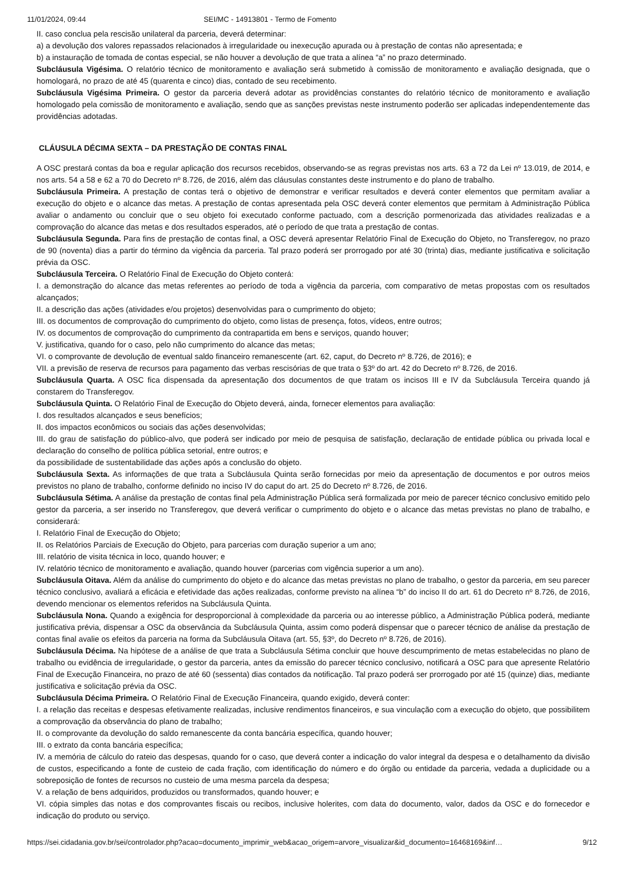11/01/2024, 09:44 SEI/MC - 14913801 - Termo de Fomento
II. caso conclua pela rescisão unilateral da parceria, deverá determinar:
a) a devolução dos valores repassados relacionados à irregularidade ou inexecução apurada ou à prestação de contas não apresentada; e
b) a instauração de tomada de contas especial, se não houver a devolução de que trata a alínea “a” no prazo determinado.
Subcláusula Vigésima. O relatório técnico de monitoramento e avaliação será submetido à comissão de monitoramento e avaliação designada, que o homologará, no prazo de até 45 (quarenta e cinco) dias, contado de seu recebimento.
Subcláusula Vigésima Primeira. O gestor da parceria deverá adotar as providências constantes do relatório técnico de monitoramento e avaliação homologado pela comissão de monitoramento e avaliação, sendo que as sanções previstas neste instrumento poderão ser aplicadas independentemente das providências adotadas.
CLÁUSULA DÉCIMA SEXTA – DA PRESTAÇÃO DE CONTAS FINAL
A OSC prestará contas da boa e regular aplicação dos recursos recebidos, observando-se as regras previstas nos arts. 63 a 72 da Lei nº 13.019, de 2014, e nos arts. 54 a 58 e 62 a 70 do Decreto nº 8.726, de 2016, além das cláusulas constantes deste instrumento e do plano de trabalho.
Subcláusula Primeira. A prestação de contas terá o objetivo de demonstrar e verificar resultados e deverá conter elementos que permitam avaliar a execução do objeto e o alcance das metas. A prestação de contas apresentada pela OSC deverá conter elementos que permitam à Administração Pública avaliar o andamento ou concluir que o seu objeto foi executado conforme pactuado, com a descrição pormenorizada das atividades realizadas e a comprovação do alcance das metas e dos resultados esperados, até o período de que trata a prestação de contas.
Subcláusula Segunda. Para fins de prestação de contas final, a OSC deverá apresentar Relatório Final de Execução do Objeto, no Transferegov, no prazo de 90 (noventa) dias a partir do término da vigência da parceria. Tal prazo poderá ser prorrogado por até 30 (trinta) dias, mediante justificativa e solicitação prévia da OSC.
Subcláusula Terceira. O Relatório Final de Execução do Objeto conterá:
I. a demonstração do alcance das metas referentes ao período de toda a vigência da parceria, com comparativo de metas propostas com os resultados alcançados;
II. a descrição das ações (atividades e/ou projetos) desenvolvidas para o cumprimento do objeto;
III. os documentos de comprovação do cumprimento do objeto, como listas de presença, fotos, vídeos, entre outros;
IV. os documentos de comprovação do cumprimento da contrapartida em bens e serviços, quando houver;
V. justificativa, quando for o caso, pelo não cumprimento do alcance das metas;
VI. o comprovante de devolução de eventual saldo financeiro remanescente (art. 62, caput, do Decreto nº 8.726, de 2016); e
VII. a previsão de reserva de recursos para pagamento das verbas rescisórias de que trata o §3º do art. 42 do Decreto nº 8.726, de 2016.
Subcláusula Quarta. A OSC fica dispensada da apresentação dos documentos de que tratam os incisos III e IV da Subcláusula Terceira quando já constarem do Transferegov.
Subcláusula Quinta. O Relatório Final de Execução do Objeto deverá, ainda, fornecer elementos para avaliação:
I. dos resultados alcançados e seus benefícios;
II. dos impactos econômicos ou sociais das ações desenvolvidas;
III. do grau de satisfação do público-alvo, que poderá ser indicado por meio de pesquisa de satisfação, declaração de entidade pública ou privada local e declaração do conselho de política pública setorial, entre outros; e
da possibilidade de sustentabilidade das ações após a conclusão do objeto.
Subcláusula Sexta. As informações de que trata a Subcláusula Quinta serão fornecidas por meio da apresentação de documentos e por outros meios previstos no plano de trabalho, conforme definido no inciso IV do caput do art. 25 do Decreto nº 8.726, de 2016.
Subcláusula Sétima. A análise da prestação de contas final pela Administração Pública será formalizada por meio de parecer técnico conclusivo emitido pelo gestor da parceria, a ser inserido no Transferegov, que deverá verificar o cumprimento do objeto e o alcance das metas previstas no plano de trabalho, e considerará:
I. Relatório Final de Execução do Objeto;
II. os Relatórios Parciais de Execução do Objeto, para parcerias com duração superior a um ano;
III. relatório de visita técnica in loco, quando houver; e
IV. relatório técnico de monitoramento e avaliação, quando houver (parcerias com vigência superior a um ano).
Subcláusula Oitava. Além da análise do cumprimento do objeto e do alcance das metas previstas no plano de trabalho, o gestor da parceria, em seu parecer técnico conclusivo, avaliará a eficácia e efetividade das ações realizadas, conforme previsto na alínea “b” do inciso II do art. 61 do Decreto nº 8.726, de 2016, devendo mencionar os elementos referidos na Subcláusula Quinta.
Subcláusula Nona. Quando a exigência for desproporcional à complexidade da parceria ou ao interesse público, a Administração Pública poderá, mediante justificativa prévia, dispensar a OSC da observância da Subcláusula Quinta, assim como poderá dispensar que o parecer técnico de análise da prestação de contas final avalie os efeitos da parceria na forma da Subcláusula Oitava (art. 55, §3º, do Decreto nº 8.726, de 2016).
Subcláusula Décima. Na hipótese de a análise de que trata a Subcláusula Sétima concluir que houve descumprimento de metas estabelecidas no plano de trabalho ou evidência de irregularidade, o gestor da parceria, antes da emissão do parecer técnico conclusivo, notificará a OSC para que apresente Relatório Final de Execução Financeira, no prazo de até 60 (sessenta) dias contados da notificação. Tal prazo poderá ser prorrogado por até 15 (quinze) dias, mediante justificativa e solicitação prévia da OSC.
Subcláusula Décima Primeira. O Relatório Final de Execução Financeira, quando exigido, deverá conter:
I. a relação das receitas e despesas efetivamente realizadas, inclusive rendimentos financeiros, e sua vinculação com a execução do objeto, que possibilitem a comprovação da observância do plano de trabalho;
II. o comprovante da devolução do saldo remanescente da conta bancária específica, quando houver;
III. o extrato da conta bancária específica;
IV. a memória de cálculo do rateio das despesas, quando for o caso, que deverá conter a indicação do valor integral da despesa e o detalhamento da divisão de custos, especificando a fonte de custeio de cada fração, com identificação do número e do órgão ou entidade da parceria, vedada a duplicidade ou a sobreposição de fontes de recursos no custeio de uma mesma parcela da despesa;
V. a relação de bens adquiridos, produzidos ou transformados, quando houver; e
VI. cópia simples das notas e dos comprovantes fiscais ou recibos, inclusive holerites, com data do documento, valor, dados da OSC e do fornecedor e indicação do produto ou serviço.
https://sei.cidadania.gov.br/sei/controlador.php?acao=documento_imprimir_web&acao_origem=arvore_visualizar&id_documento=16468169&inf… 9/12